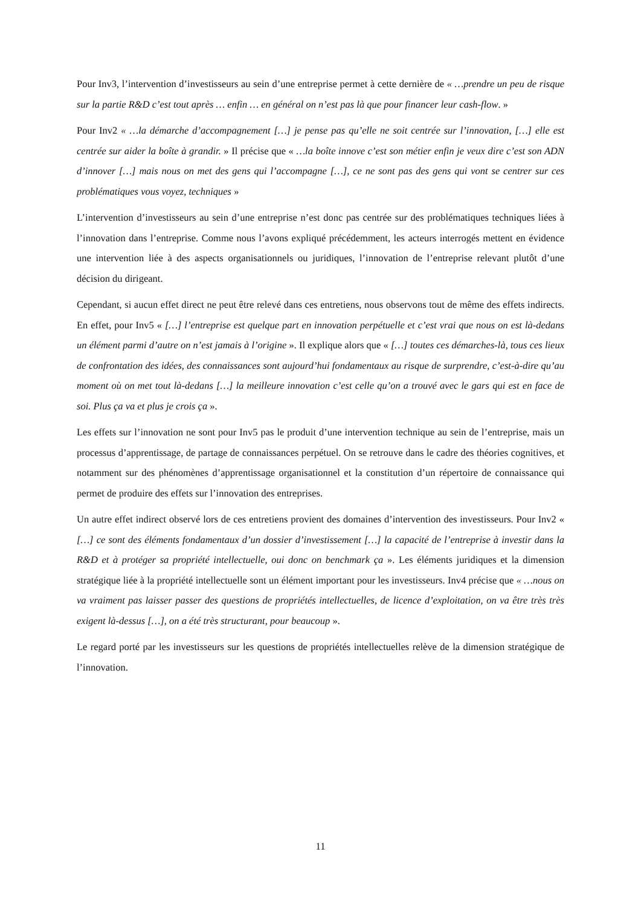Pour Inv3, l’intervention d’investisseurs au sein d’une entreprise permet à cette dernière de « …prendre un peu de risque sur la partie R&D c’est tout après … enfin … en général on n’est pas là que pour financer leur cash-flow. »
Pour Inv2 « …la démarche d’accompagnement […] je pense pas qu’elle ne soit centrée sur l’innovation, […] elle est centrée sur aider la boîte à grandir. » Il précise que « …la boîte innove c’est son métier enfin je veux dire c’est son ADN d’innover […] mais nous on met des gens qui l’accompagne […], ce ne sont pas des gens qui vont se centrer sur ces problématiques vous voyez, techniques »
L’intervention d’investisseurs au sein d’une entreprise n’est donc pas centrée sur des problématiques techniques liées à l’innovation dans l’entreprise. Comme nous l’avons expliqué précédemment, les acteurs interrogés mettent en évidence une intervention liée à des aspects organisationnels ou juridiques, l’innovation de l’entreprise relevant plutôt d’une décision du dirigeant.
Cependant, si aucun effet direct ne peut être relevé dans ces entretiens, nous observons tout de même des effets indirects. En effet, pour Inv5 « […] l’entreprise est quelque part en innovation perpétuelle et c’est vrai que nous on est là-dedans un élément parmi d’autre on n’est jamais à l’origine ». Il explique alors que « […] toutes ces démarches-là, tous ces lieux de confrontation des idées, des connaissances sont aujourd’hui fondamentaux au risque de surprendre, c’est-à-dire qu’au moment où on met tout là-dedans […] la meilleure innovation c’est celle qu’on a trouvé avec le gars qui est en face de soi. Plus ça va et plus je crois ça ».
Les effets sur l’innovation ne sont pour Inv5 pas le produit d’une intervention technique au sein de l’entreprise, mais un processus d’apprentissage, de partage de connaissances perpétuel. On se retrouve dans le cadre des théories cognitives, et notamment sur des phénomènes d’apprentissage organisationnel et la constitution d’un répertoire de connaissance qui permet de produire des effets sur l’innovation des entreprises.
Un autre effet indirect observé lors de ces entretiens provient des domaines d’intervention des investisseurs. Pour Inv2 « […] ce sont des éléments fondamentaux d’un dossier d’investissement […] la capacité de l’entreprise à investir dans la R&D et à protéger sa propriété intellectuelle, oui donc on benchmark ça ». Les éléments juridiques et la dimension stratégique liée à la propriété intellectuelle sont un élément important pour les investisseurs. Inv4 précise que « …nous on va vraiment pas laisser passer des questions de propriétés intellectuelles, de licence d’exploitation, on va être très très exigent là-dessus […], on a été très structurant, pour beaucoup ».
Le regard porté par les investisseurs sur les questions de propriétés intellectuelles relève de la dimension stratégique de l’innovation.
11